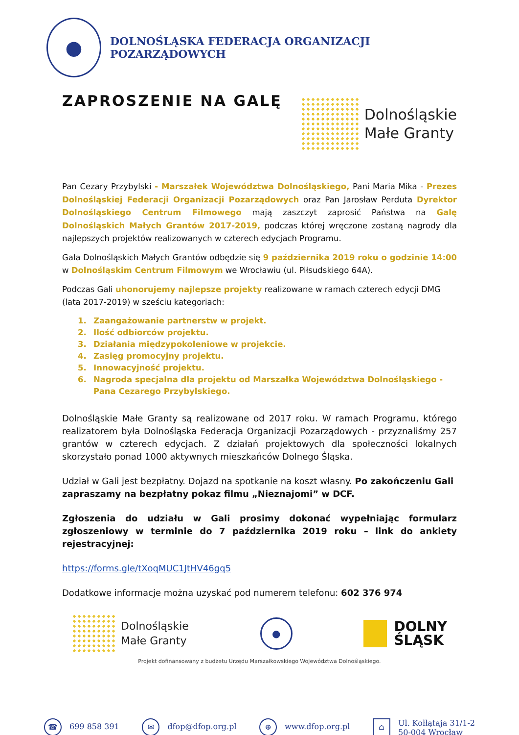●
DOLNOŚLĄSKA FEDERACJA ORGANIZACJI POZARZĄDOWYCH
ZAPROSZENIE NA GALĘ
Dolnośląskie
Małe Granty
Pan Cezary Przybylski - Marszałek Województwa Dolnośląskiego, Pani Maria Mika - Prezes Dolnośląskiej Federacji Organizacji Pozarządowych oraz Pan Jarosław Perduta Dyrektor Dolnośląskiego Centrum Filmowego mają zaszczyt zaprosić Państwa na Galę Dolnośląskich Małych Grantów 2017-2019, podczas której wręczone zostaną nagrody dla najlepszych projektów realizowanych w czterech edycjach Programu.
Gala Dolnośląskich Małych Grantów odbędzie się 9 października 2019 roku o godzinie 14:00 w Dolnośląskim Centrum Filmowym we Wrocławiu (ul. Piłsudskiego 64A).
Podczas Gali uhonorujemy najlepsze projekty realizowane w ramach czterech edycji DMG
(lata 2017-2019) w sześciu kategoriach:
1. Zaangażowanie partnerstw w projekt.
2. Ilość odbiorców projektu.
3. Działania międzypokoleniowe w projekcie.
4. Zasięg promocyjny projektu.
5. Innowacyjność projektu.
6. Nagroda specjalna dla projektu od Marszałka Województwa Dolnośląskiego - Pana Cezarego Przybylskiego.
Dolnośląskie Małe Granty są realizowane od 2017 roku. W ramach Programu, którego realizatorem była Dolnośląska Federacja Organizacji Pozarządowych - przyznaliśmy 257 grantów w czterech edycjach. Z działań projektowych dla społeczności lokalnych skorzystało ponad 1000 aktywnych mieszkańców Dolnego Śląska.
Udział w Gali jest bezpłatny. Dojazd na spotkanie na koszt własny. Po zakończeniu Gali zapraszamy na bezpłatny pokaz filmu „Nieznajomi” w DCF.
Zgłoszenia do udziału w Gali prosimy dokonać wypełniając formularz zgłoszeniowy w terminie do 7 października 2019 roku – link do ankiety rejestracyjnej:
https://forms.gle/tXoqMUC1JtHV46gq5
Dodatkowe informacje można uzyskać pod numerem telefonu: 602 376 974
Dolnośląskie
Małe Granty
●
DOLNY
ŚLĄSK
Projekt dofinansowany z budżetu Urzędu Marszałkowskiego Województwa Dolnośląskiego.
☎ 699 858 391
✉ dfop@dfop.org.pl
⊕ www.dfop.org.pl
⌂
Ul. Kołłątaja 31/1-2
50-004 Wrocław